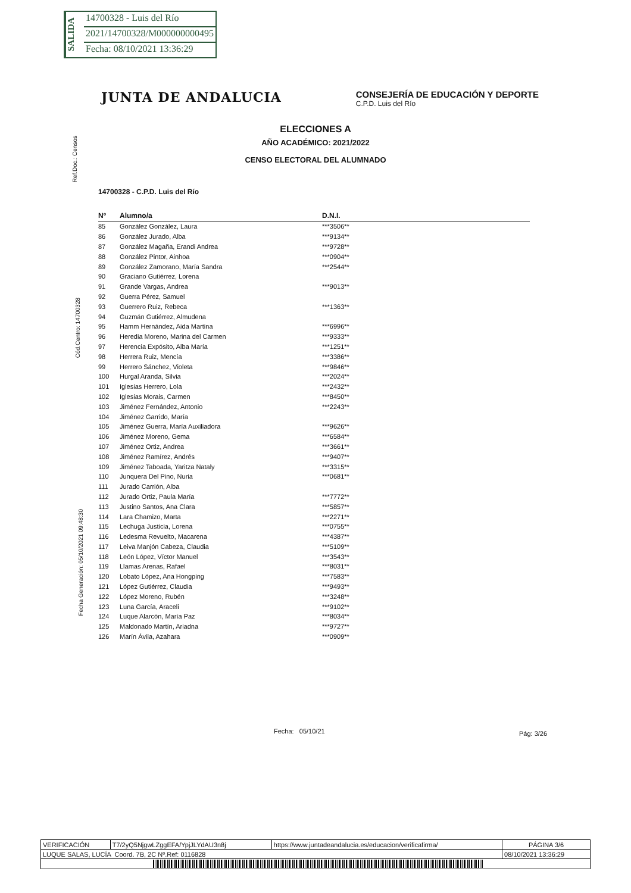SALIDA
14700328 - Luis del Río
2021/14700328/M000000000495
Fecha: 08/10/2021 13:36:29
Ref.Doc.: Censos
Cód.Centro: 14700328
Fecha Generación: 05/10/2021 09:48:30
JUNTA DE ANDALUCIA
CONSEJERÍA DE EDUCACIÓN Y DEPORTE
C.P.D. Luis del Río
ELECCIONES A
AÑO ACADÉMICO: 2021/2022
CENSO ELECTORAL DEL ALUMNADO
14700328 - C.P.D. Luis del Río
| Nº | Alumno/a | D.N.I. |
| --- | --- | --- |
| 85 | González González, Laura | ***3506** |
| 86 | González Jurado, Alba | ***9134** |
| 87 | González Magaña, Erandi Andrea | ***9728** |
| 88 | González Pintor, Ainhoa | ***0904** |
| 89 | González Zamorano, María Sandra | ***2544** |
| 90 | Graciano Gutiérrez, Lorena | |
| 91 | Grande Vargas, Andrea | ***9013** |
| 92 | Guerra Pérez, Samuel | |
| 93 | Guerrero Ruiz, Rebeca | ***1363** |
| 94 | Guzmán Gutiérrez, Almudena | |
| 95 | Hamm Hernández, Aida Martina | ***6996** |
| 96 | Heredia Moreno, Marina del Carmen | ***9333** |
| 97 | Herencia Expósito, Alba María | ***1251** |
| 98 | Herrera Ruiz, Mencía | ***3386** |
| 99 | Herrero Sánchez, Violeta | ***9846** |
| 100 | Hurgal Aranda, Silvia | ***2024** |
| 101 | Iglesias Herrero, Lola | ***2432** |
| 102 | Iglesias Morais, Carmen | ***8450** |
| 103 | Jiménez Fernández, Antonio | ***2243** |
| 104 | Jiménez Garrido, María | |
| 105 | Jiménez Guerra, María Auxiliadora | ***9626** |
| 106 | Jiménez Moreno, Gema | ***6584** |
| 107 | Jiménez Ortiz, Andrea | ***3661** |
| 108 | Jiménez Ramírez, Andrés | ***9407** |
| 109 | Jiménez Taboada, Yaritza Nataly | ***3315** |
| 110 | Junquera Del Pino, Nuria | ***0681** |
| 111 | Jurado Carrión, Alba | |
| 112 | Jurado Ortiz, Paula María | ***7772** |
| 113 | Justino Santos, Ana Clara | ***5857** |
| 114 | Lara Chamizo, Marta | ***2271** |
| 115 | Lechuga Justicia, Lorena | ***0755** |
| 116 | Ledesma Revuelto, Macarena | ***4387** |
| 117 | Leiva Manjón Cabeza, Claudia | ***5109** |
| 118 | León López, Víctor Manuel | ***3543** |
| 119 | Llamas Arenas, Rafael | ***8031** |
| 120 | Lobato López, Ana Hongping | ***7583** |
| 121 | López Gutiérrez, Claudia | ***9493** |
| 122 | López Moreno, Rubén | ***3248** |
| 123 | Luna García, Araceli | ***9102** |
| 124 | Luque Alarcón, María Paz | ***8034** |
| 125 | Maldonado Martín, Ariadna | ***9727** |
| 126 | Marín Ávila, Azahara | ***0909** |
Fecha: 05/10/21 Pág: 3/26
| VERIFICACIÓN | T7/2yQ5NjgwLZggEFA/YpjJLYdAU3n8j | https://www.juntadeandalucia.es/educacion/verificafirma/ | PÁGINA 3/6 |
| LUQUE SALAS, LUCÍA Coord. 7B, 2C Nº.Ref: 0116828 | | | 08/10/2021 13:36:29 |